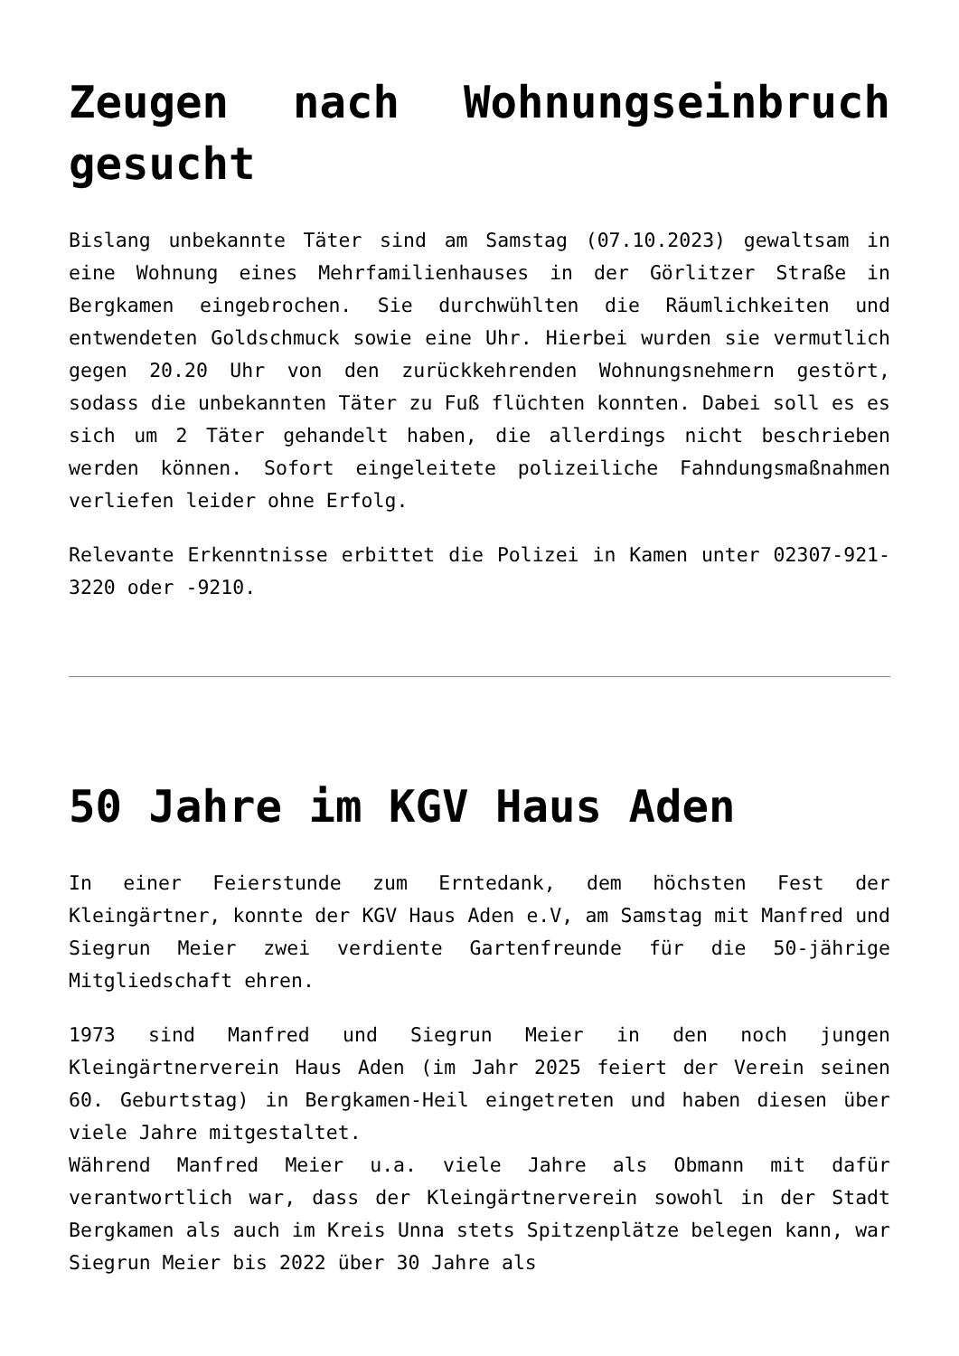Zeugen nach Wohnungseinbruch gesucht
Bislang unbekannte Täter sind am Samstag (07.10.2023) gewaltsam in eine Wohnung eines Mehrfamilienhauses in der Görlitzer Straße in Bergkamen eingebrochen. Sie durchwühlten die Räumlichkeiten und entwendeten Goldschmuck sowie eine Uhr. Hierbei wurden sie vermutlich gegen 20.20 Uhr von den zurückkehrenden Wohnungsnehmern gestört, sodass die unbekannten Täter zu Fuß flüchten konnten. Dabei soll es es sich um 2 Täter gehandelt haben, die allerdings nicht beschrieben werden können. Sofort eingeleitete polizeiliche Fahndungsmaßnahmen verliefen leider ohne Erfolg.
Relevante Erkenntnisse erbittet die Polizei in Kamen unter 02307-921-3220 oder -9210.
50 Jahre im KGV Haus Aden
In einer Feierstunde zum Erntedank, dem höchsten Fest der Kleingärtner, konnte der KGV Haus Aden e.V, am Samstag mit Manfred und Siegrun Meier zwei verdiente Gartenfreunde für die 50-jährige Mitgliedschaft ehren.
1973 sind Manfred und Siegrun Meier in den noch jungen Kleingärtnerverein Haus Aden (im Jahr 2025 feiert der Verein seinen 60. Geburtstag) in Bergkamen-Heil eingetreten und haben diesen über viele Jahre mitgestaltet.
Während Manfred Meier u.a. viele Jahre als Obmann mit dafür verantwortlich war, dass der Kleingärtnerverein sowohl in der Stadt Bergkamen als auch im Kreis Unna stets Spitzenplätze belegen kann, war Siegrun Meier bis 2022 über 30 Jahre als